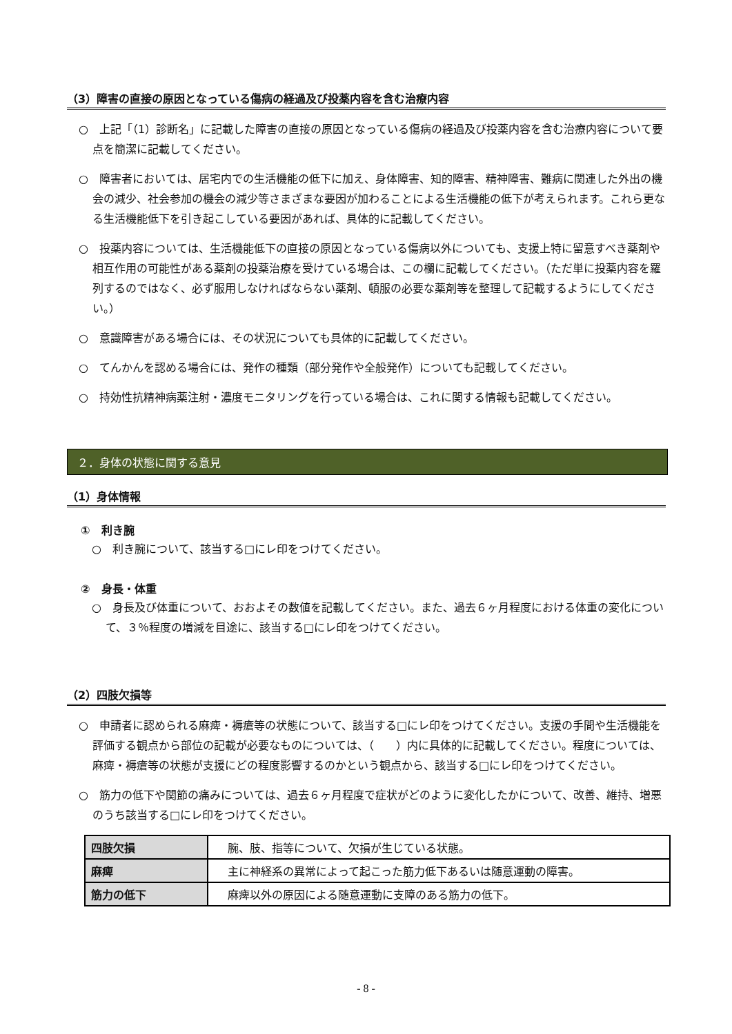（3）障害の直接の原因となっている傷病の経過及び投薬内容を含む治療内容
○　上記「（1）診断名」に記載した障害の直接の原因となっている傷病の経過及び投薬内容を含む治療内容について要点を簡潔に記載してください。
○　障害者においては、居宅内での生活機能の低下に加え、身体障害、知的障害、精神障害、難病に関連した外出の機会の減少、社会参加の機会の減少等さまざまな要因が加わることによる生活機能の低下が考えられます。これら更なる生活機能低下を引き起こしている要因があれば、具体的に記載してください。
○　投薬内容については、生活機能低下の直接の原因となっている傷病以外についても、支援上特に留意すべき薬剤や相互作用の可能性がある薬剤の投薬治療を受けている場合は、この欄に記載してください。（ただ単に投薬内容を羅列するのではなく、必ず服用しなければならない薬剤、頓服の必要な薬剤等を整理して記載するようにしてください。）
○　意識障害がある場合には、その状況についても具体的に記載してください。
○　てんかんを認める場合には、発作の種類（部分発作や全般発作）についても記載してください。
○　持効性抗精神病薬注射・濃度モニタリングを行っている場合は、これに関する情報も記載してください。
２．身体の状態に関する意見
（1）身体情報
①　利き腕
○　利き腕について、該当する□にレ印をつけてください。
②　身長・体重
○　身長及び体重について、おおよその数値を記載してください。また、過去６ヶ月程度における体重の変化について、３％程度の増減を目途に、該当する□にレ印をつけてください。
（2）四肢欠損等
○　申請者に認められる麻痺・褥瘡等の状態について、該当する□にレ印をつけてください。支援の手間や生活機能を評価する観点から部位の記載が必要なものについては、（　　）内に具体的に記載してください。程度については、麻痺・褥瘡等の状態が支援にどの程度影響するのかという観点から、該当する□にレ印をつけてください。
○　筋力の低下や関節の痛みについては、過去６ヶ月程度で症状がどのように変化したかについて、改善、維持、増悪のうち該当する□にレ印をつけてください。
| 四肢欠損 | 腕、肢、指等について、欠損が生じている状態。 |
| 麻痺 | 主に神経系の異常によって起こった筋力低下あるいは随意運動の障害。 |
| 筋力の低下 | 麻痺以外の原因による随意運動に支障のある筋力の低下。 |
- 8 -